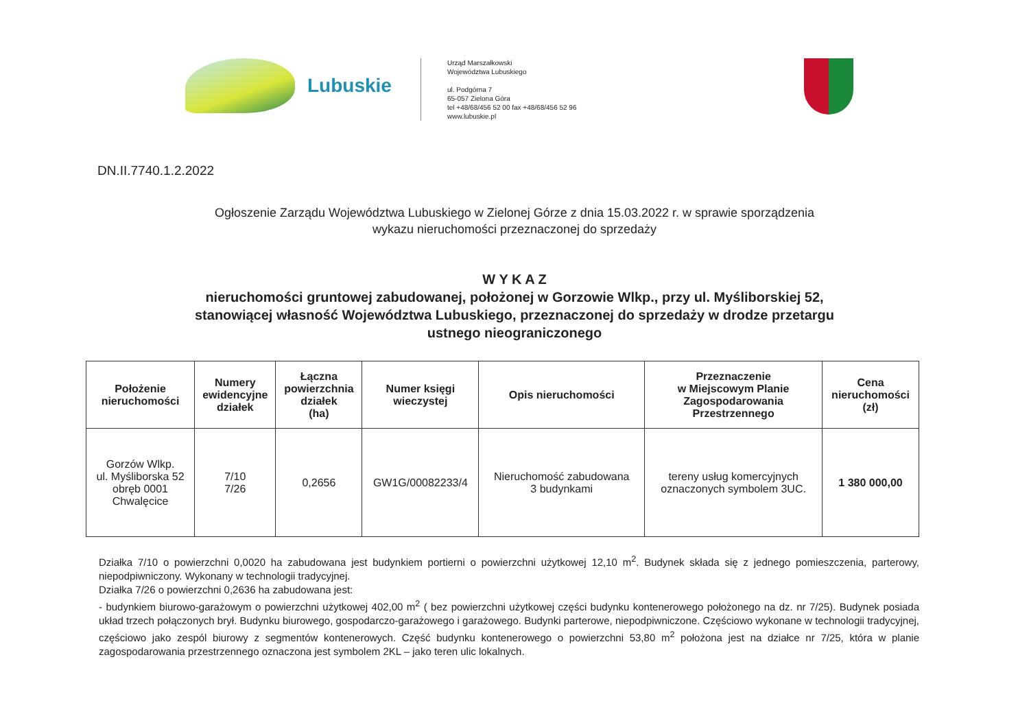Lubuskie
Urząd Marszałkowski
Województwa Lubuskiego
ul. Podgórna 7
65-057 Zielona Góra
tel +48/68/456 52 00 fax +48/68/456 52 96
www.lubuskie.pl
DN.II.7740.1.2.2022
Ogłoszenie Zarządu Województwa Lubuskiego w Zielonej Górze z dnia 15.03.2022 r. w sprawie sporządzenia
wykazu nieruchomości przeznaczonej do sprzedaży
W Y K A Z
nieruchomości gruntowej zabudowanej, położonej w Gorzowie Wlkp., przy ul. Myśliborskiej 52,
stanowiącej własność Województwa Lubuskiego, przeznaczonej do sprzedaży w drodze przetargu
ustnego nieograniczonego
| Położenie nieruchomości | Numery ewidencyjne działek | Łączna powierzchnia działek (ha) | Numer księgi wieczystej | Opis nieruchomości | Przeznaczenie w Miejscowym Planie Zagospodarowania Przestrzennego | Cena nieruchomości (zł) |
| --- | --- | --- | --- | --- | --- | --- |
| Gorzów Wlkp. ul. Myśliborska 52 obręb 0001 Chwalęcice | 7/10 7/26 | 0,2656 | GW1G/00082233/4 | Nieruchomość zabudowana 3 budynkami | tereny usług komercyjnych oznaczonych symbolem 3UC. | 1 380 000,00 |
Działka 7/10 o powierzchni 0,0020 ha zabudowana jest budynkiem portierni o powierzchni użytkowej 12,10 m<sup>2</sup>. Budynek składa się z jednego pomieszczenia, parterowy, niepodpiwniczony. Wykonany w technologii tradycyjnej.
Działka 7/26 o powierzchni 0,2636 ha zabudowana jest:
- budynkiem biurowo-garażowym o powierzchni użytkowej 402,00 m<sup>2</sup> ( bez powierzchni użytkowej części budynku kontenerowego położonego na dz. nr 7/25). Budynek posiada układ trzech połączonych brył. Budynku biurowego, gospodarczo-garażowego i garażowego. Budynki parterowe, niepodpiwniczone. Częściowo wykonane w technologii tradycyjnej, częściowo jako zespól biurowy z segmentów kontenerowych. Część budynku kontenerowego o powierzchni 53,80 m<sup>2</sup> położona jest na działce nr 7/25, która w planie zagospodarowania przestrzennego oznaczona jest symbolem 2KL – jako teren ulic lokalnych.